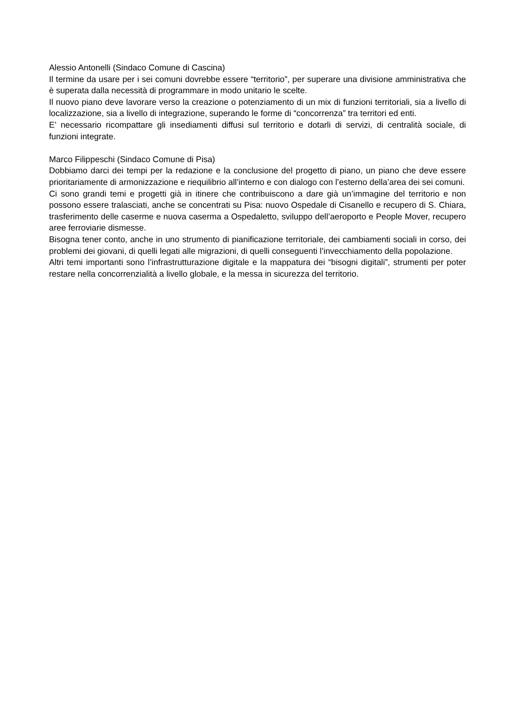Alessio Antonelli (Sindaco Comune di Cascina)
Il termine da usare per i sei comuni dovrebbe essere “territorio”, per superare una divisione amministrativa che è superata dalla necessità di programmare in modo unitario le scelte.
Il nuovo piano deve lavorare verso la creazione o potenziamento di un mix di funzioni territoriali, sia a livello di localizzazione, sia a livello di integrazione, superando le forme di “concorrenza” tra territori ed enti.
E’ necessario ricompattare gli insediamenti diffusi sul territorio e dotarli di servizi, di centralità sociale, di funzioni integrate.
Marco Filippeschi (Sindaco Comune di Pisa)
Dobbiamo darci dei tempi per la redazione e la conclusione del progetto di piano, un piano che deve essere prioritariamente di armonizzazione e riequilibrio all’interno e con dialogo con l’esterno della’area dei sei comuni.
Ci sono grandi temi e progetti già in itinere che contribuiscono a dare già un’immagine del territorio e non possono essere tralasciati, anche se concentrati su Pisa: nuovo Ospedale di Cisanello e recupero di S. Chiara, trasferimento delle caserme e nuova caserma a Ospedaletto, sviluppo dell’aeroporto e People Mover, recupero aree ferroviarie dismesse.
Bisogna tener conto, anche in uno strumento di pianificazione territoriale, dei cambiamenti sociali in corso, dei problemi dei giovani, di quelli legati alle migrazioni, di quelli conseguenti l’invecchiamento della popolazione.
Altri temi importanti sono l’infrastrutturazione digitale e la mappatura dei “bisogni digitali”, strumenti per poter restare nella concorrenzialità a livello globale, e la messa in sicurezza del territorio.